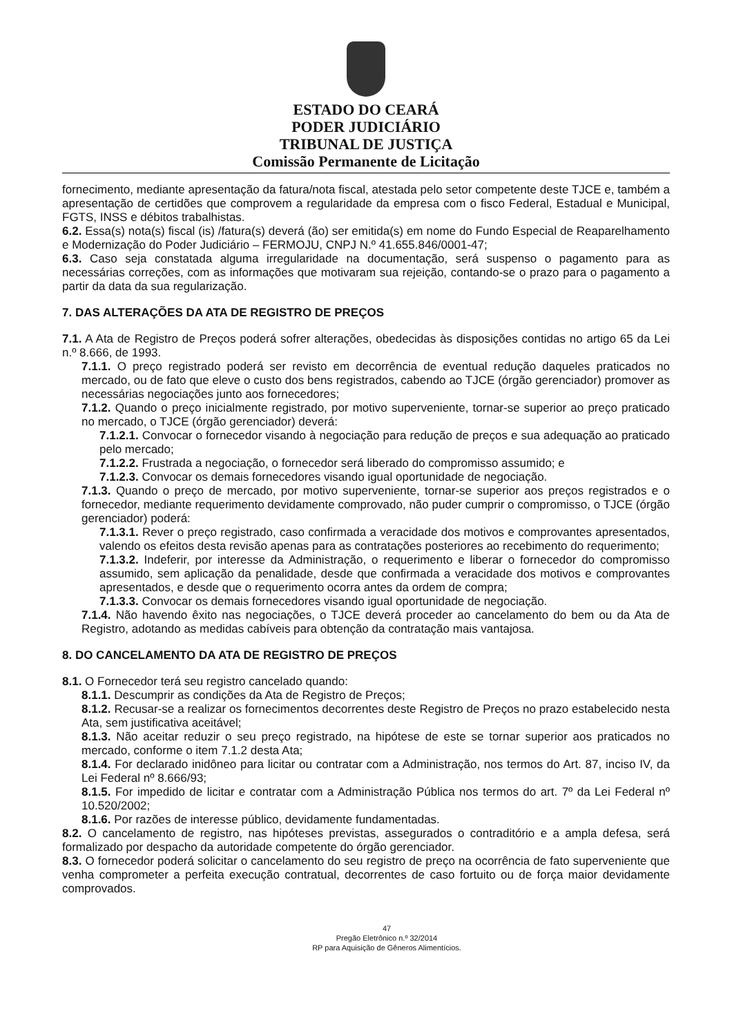ESTADO DO CEARÁ
PODER JUDICIÁRIO
TRIBUNAL DE JUSTIÇA
Comissão Permanente de Licitação
fornecimento, mediante apresentação da fatura/nota fiscal, atestada pelo setor competente deste TJCE e, também a apresentação de certidões que comprovem a regularidade da empresa com o fisco Federal, Estadual e Municipal, FGTS, INSS e débitos trabalhistas.
6.2. Essa(s) nota(s) fiscal (is) /fatura(s) deverá (ão) ser emitida(s) em nome do Fundo Especial de Reaparelhamento e Modernização do Poder Judiciário – FERMOJU, CNPJ N.º 41.655.846/0001-47;
6.3. Caso seja constatada alguma irregularidade na documentação, será suspenso o pagamento para as necessárias correções, com as informações que motivaram sua rejeição, contando-se o prazo para o pagamento a partir da data da sua regularização.
7. DAS ALTERAÇÕES DA ATA DE REGISTRO DE PREÇOS
7.1. A Ata de Registro de Preços poderá sofrer alterações, obedecidas às disposições contidas no artigo 65 da Lei n.º 8.666, de 1993.
7.1.1. O preço registrado poderá ser revisto em decorrência de eventual redução daqueles praticados no mercado, ou de fato que eleve o custo dos bens registrados, cabendo ao TJCE (órgão gerenciador) promover as necessárias negociações junto aos fornecedores;
7.1.2. Quando o preço inicialmente registrado, por motivo superveniente, tornar-se superior ao preço praticado no mercado, o TJCE (órgão gerenciador) deverá:
7.1.2.1. Convocar o fornecedor visando à negociação para redução de preços e sua adequação ao praticado pelo mercado;
7.1.2.2. Frustrada a negociação, o fornecedor será liberado do compromisso assumido; e
7.1.2.3. Convocar os demais fornecedores visando igual oportunidade de negociação.
7.1.3. Quando o preço de mercado, por motivo superveniente, tornar-se superior aos preços registrados e o fornecedor, mediante requerimento devidamente comprovado, não puder cumprir o compromisso, o TJCE (órgão gerenciador) poderá:
7.1.3.1. Rever o preço registrado, caso confirmada a veracidade dos motivos e comprovantes apresentados, valendo os efeitos desta revisão apenas para as contratações posteriores ao recebimento do requerimento;
7.1.3.2. Indeferir, por interesse da Administração, o requerimento e liberar o fornecedor do compromisso assumido, sem aplicação da penalidade, desde que confirmada a veracidade dos motivos e comprovantes apresentados, e desde que o requerimento ocorra antes da ordem de compra;
7.1.3.3. Convocar os demais fornecedores visando igual oportunidade de negociação.
7.1.4. Não havendo êxito nas negociações, o TJCE deverá proceder ao cancelamento do bem ou da Ata de Registro, adotando as medidas cabíveis para obtenção da contratação mais vantajosa.
8. DO CANCELAMENTO DA ATA DE REGISTRO DE PREÇOS
8.1. O Fornecedor terá seu registro cancelado quando:
8.1.1. Descumprir as condições da Ata de Registro de Preços;
8.1.2. Recusar-se a realizar os fornecimentos decorrentes deste Registro de Preços no prazo estabelecido nesta Ata, sem justificativa aceitável;
8.1.3. Não aceitar reduzir o seu preço registrado, na hipótese de este se tornar superior aos praticados no mercado, conforme o item 7.1.2 desta Ata;
8.1.4. For declarado inidôneo para licitar ou contratar com a Administração, nos termos do Art. 87, inciso IV, da Lei Federal nº 8.666/93;
8.1.5. For impedido de licitar e contratar com a Administração Pública nos termos do art. 7º da Lei Federal nº 10.520/2002;
8.1.6. Por razões de interesse público, devidamente fundamentadas.
8.2. O cancelamento de registro, nas hipóteses previstas, assegurados o contraditório e a ampla defesa, será formalizado por despacho da autoridade competente do órgão gerenciador.
8.3. O fornecedor poderá solicitar o cancelamento do seu registro de preço na ocorrência de fato superveniente que venha comprometer a perfeita execução contratual, decorrentes de caso fortuito ou de força maior devidamente comprovados.
47
Pregão Eletrônico n.º 32/2014
RP para Aquisição de Gêneros Alimentícios.